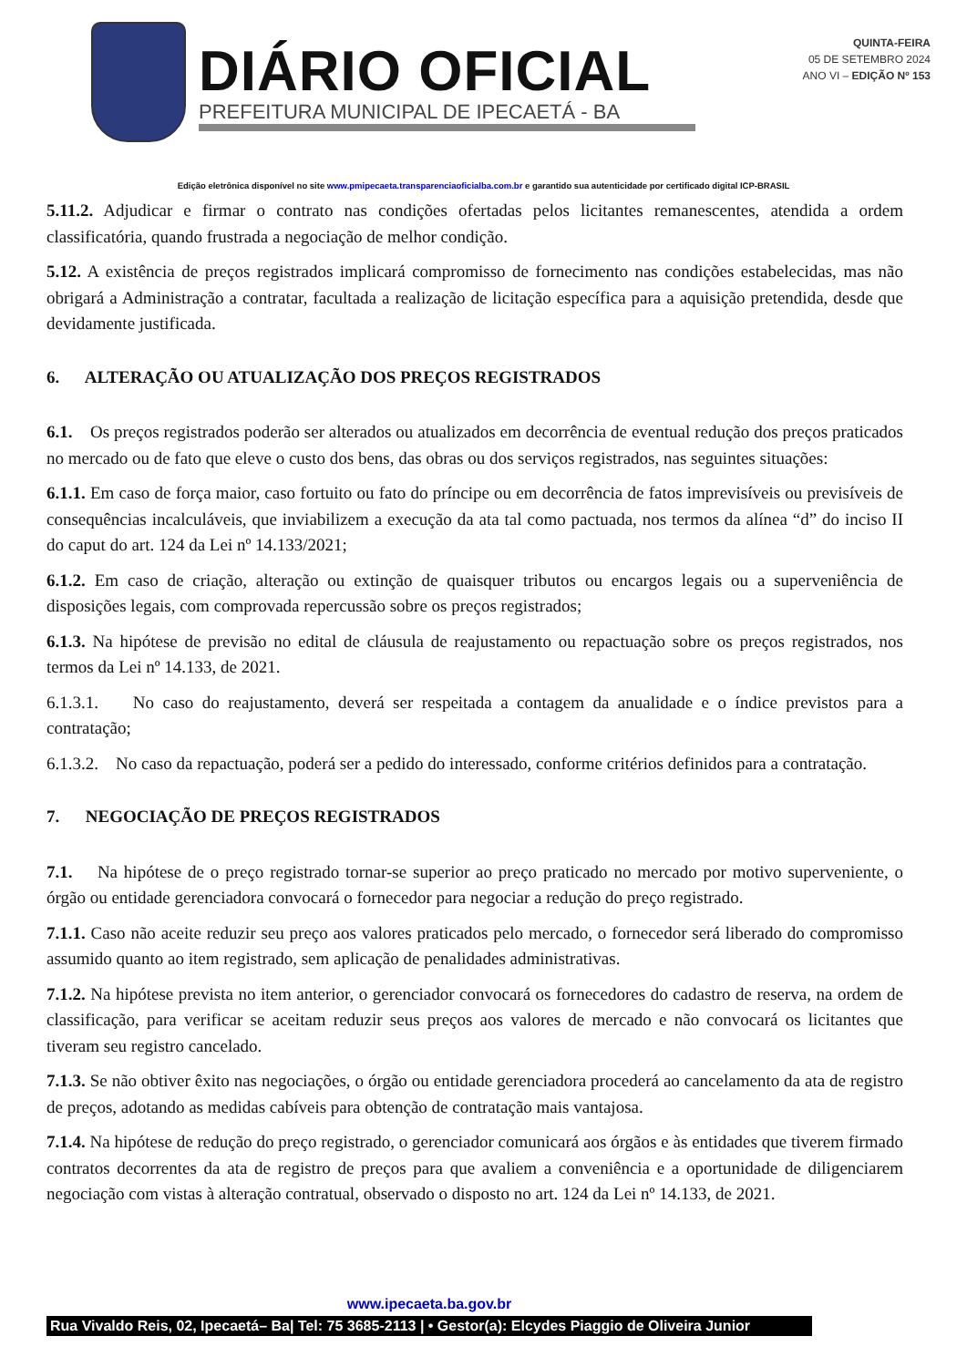DIÁRIO OFICIAL
PREFEITURA MUNICIPAL DE IPECAETÁ - BA
QUINTA-FEIRA
05 DE SETEMBRO 2024
ANO VI – EDIÇÃO Nº 153
Edição eletrônica disponível no site www.pmipecaeta.transparenciaoficialba.com.br e garantido sua autenticidade por certificado digital ICP-BRASIL
5.11.2. Adjudicar e firmar o contrato nas condições ofertadas pelos licitantes remanescentes, atendida a ordem classificatória, quando frustrada a negociação de melhor condição.
5.12. A existência de preços registrados implicará compromisso de fornecimento nas condições estabelecidas, mas não obrigará a Administração a contratar, facultada a realização de licitação específica para a aquisição pretendida, desde que devidamente justificada.
6. ALTERAÇÃO OU ATUALIZAÇÃO DOS PREÇOS REGISTRADOS
6.1. Os preços registrados poderão ser alterados ou atualizados em decorrência de eventual redução dos preços praticados no mercado ou de fato que eleve o custo dos bens, das obras ou dos serviços registrados, nas seguintes situações:
6.1.1. Em caso de força maior, caso fortuito ou fato do príncipe ou em decorrência de fatos imprevisíveis ou previsíveis de consequências incalculáveis, que inviabilizem a execução da ata tal como pactuada, nos termos da alínea “d” do inciso II do caput do art. 124 da Lei nº 14.133/2021;
6.1.2. Em caso de criação, alteração ou extinção de quaisquer tributos ou encargos legais ou a superveniência de disposições legais, com comprovada repercussão sobre os preços registrados;
6.1.3. Na hipótese de previsão no edital de cláusula de reajustamento ou repactuação sobre os preços registrados, nos termos da Lei nº 14.133, de 2021.
6.1.3.1. No caso do reajustamento, deverá ser respeitada a contagem da anualidade e o índice previstos para a contratação;
6.1.3.2. No caso da repactuação, poderá ser a pedido do interessado, conforme critérios definidos para a contratação.
7. NEGOCIAÇÃO DE PREÇOS REGISTRADOS
7.1. Na hipótese de o preço registrado tornar-se superior ao preço praticado no mercado por motivo superveniente, o órgão ou entidade gerenciadora convocará o fornecedor para negociar a redução do preço registrado.
7.1.1. Caso não aceite reduzir seu preço aos valores praticados pelo mercado, o fornecedor será liberado do compromisso assumido quanto ao item registrado, sem aplicação de penalidades administrativas.
7.1.2. Na hipótese prevista no item anterior, o gerenciador convocará os fornecedores do cadastro de reserva, na ordem de classificação, para verificar se aceitam reduzir seus preços aos valores de mercado e não convocará os licitantes que tiveram seu registro cancelado.
7.1.3. Se não obtiver êxito nas negociações, o órgão ou entidade gerenciadora procederá ao cancelamento da ata de registro de preços, adotando as medidas cabíveis para obtenção de contratação mais vantajosa.
7.1.4. Na hipótese de redução do preço registrado, o gerenciador comunicará aos órgãos e às entidades que tiverem firmado contratos decorrentes da ata de registro de preços para que avaliem a conveniência e a oportunidade de diligenciarem negociação com vistas à alteração contratual, observado o disposto no art. 124 da Lei nº 14.133, de 2021.
www.ipecaeta.ba.gov.br
Rua Vivaldo Reis, 02, Ipecaetá– Ba| Tel: 75 3685-2113 | • Gestor(a): Elcydes Piaggio de Oliveira Junior